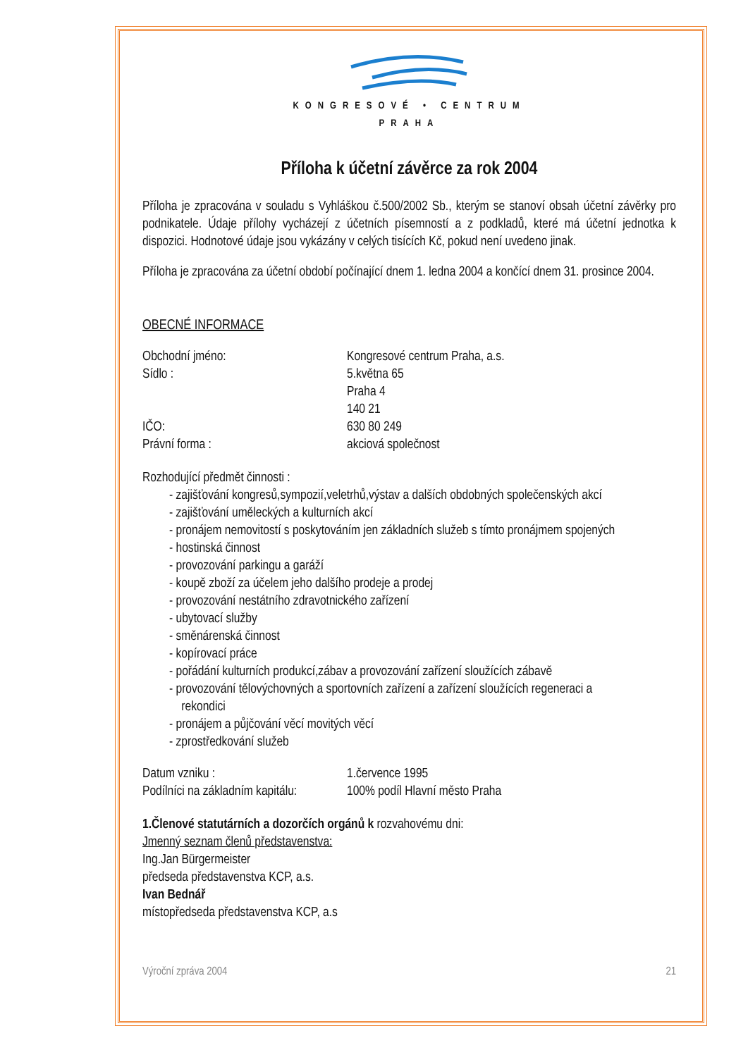KONGRESOVÉ • CENTRUM
PRAHA
Příloha k účetní závěrce za rok 2004
Příloha je zpracována v souladu s Vyhláškou č.500/2002 Sb., kterým se stanoví obsah účetní závěrky pro podnikatele. Údaje přílohy vycházejí z účetních písemností a z podkladů, které má účetní jednotka k dispozici. Hodnotové údaje jsou vykázány v celých tisících Kč, pokud není uvedeno jinak.
Příloha je zpracována za účetní období počínající dnem 1. ledna 2004 a končící dnem 31. prosince 2004.
OBECNÉ INFORMACE
Obchodní jméno: Kongresové centrum Praha, a.s.
Sídlo : 5.května 65
Praha 4
140 21
IČO: 630 80 249
Právní forma : akciová společnost
Rozhodující předmět činnosti :
- zajišťování kongresů,sympozií,veletrhů,výstav a dalších obdobných společenských akcí
- zajišťování uměleckých a kulturních akcí
- pronájem nemovitostí s poskytováním jen základních služeb s tímto pronájmem spojených
- hostinská činnost
- provozování parkingu a garáží
- koupě zboží za účelem jeho dalšího prodeje a prodej
- provozování nestátního zdravotnického zařízení
- ubytovací služby
- směnárenská činnost
- kopírovací práce
- pořádání kulturních produkcí,zábav a provozování zařízení sloužících zábavě
- provozování tělovýchovných a sportovních zařízení a zařízení sloužících regeneraci a
rekondici
- pronájem a půjčování věcí movitých věcí
- zprostředkování služeb
Datum vzniku : 1.července 1995
Podílníci na základním kapitálu:
100% podíl Hlavní město Praha
1.Členové statutárních a dozorčích orgánů k rozvahovému dni:
Jmenný seznam členů představenstva:
Ing.Jan Bürgermeister
předseda představenstva KCP, a.s.
Ivan Bednář
místopředseda představenstva KCP, a.s
Výroční zpráva 2004 21